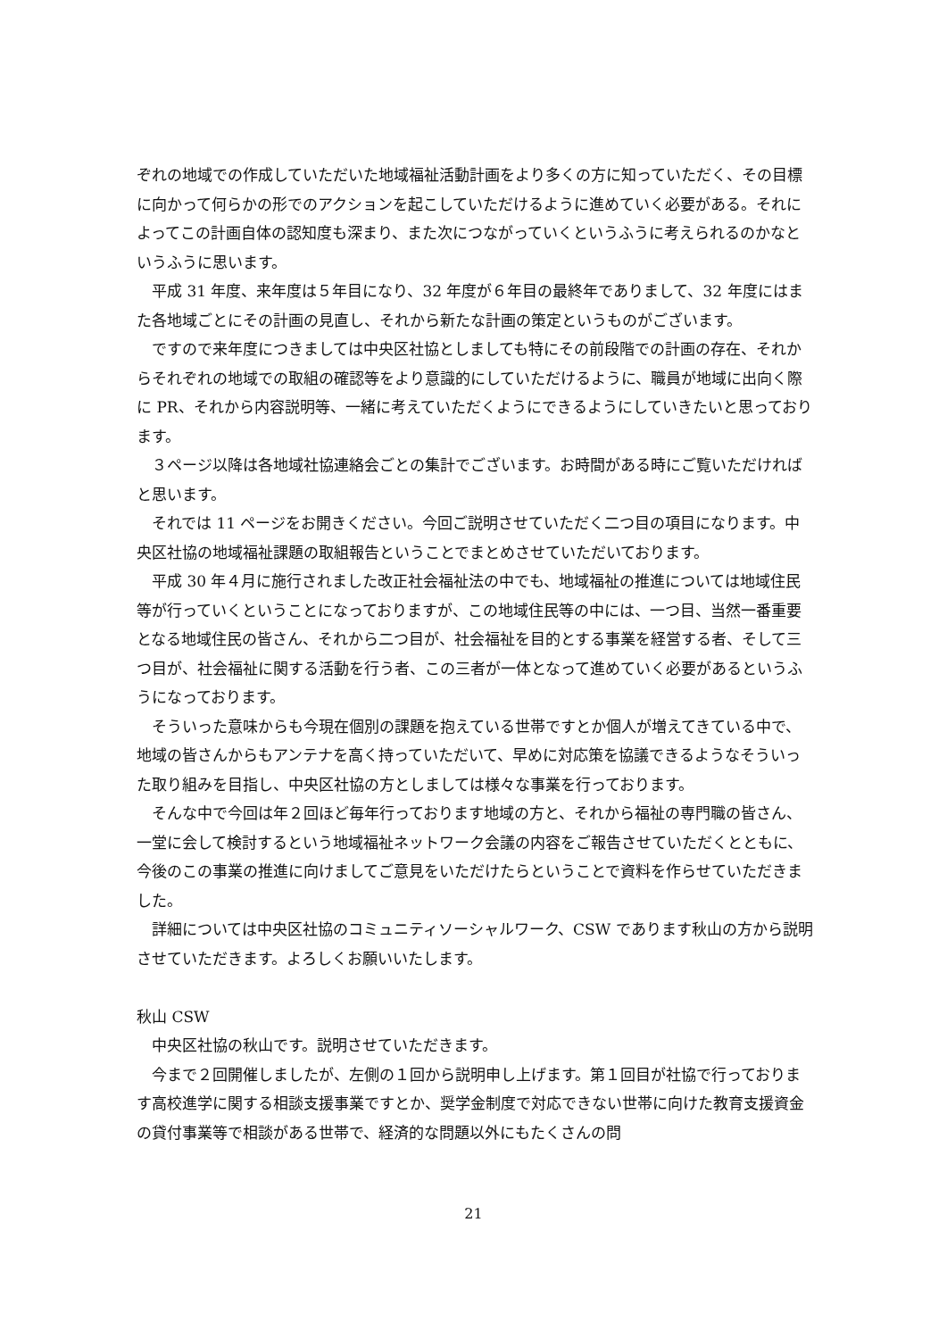ぞれの地域での作成していただいた地域福祉活動計画をより多くの方に知っていただく、その目標に向かって何らかの形でのアクションを起こしていただけるように進めていく必要がある。それによってこの計画自体の認知度も深まり、また次につながっていくというふうに考えられるのかなというふうに思います。
　平成 31 年度、来年度は５年目になり、32 年度が６年目の最終年でありまして、32 年度にはまた各地域ごとにその計画の見直し、それから新たな計画の策定というものがございます。
　ですので来年度につきましては中央区社協としましても特にその前段階での計画の存在、それからそれぞれの地域での取組の確認等をより意識的にしていただけるように、職員が地域に出向く際に PR、それから内容説明等、一緒に考えていただくようにできるようにしていきたいと思っております。
　３ページ以降は各地域社協連絡会ごとの集計でございます。お時間がある時にご覧いただければと思います。
　それでは 11 ページをお開きください。今回ご説明させていただく二つ目の項目になります。中央区社協の地域福祉課題の取組報告ということでまとめさせていただいております。
　平成 30 年４月に施行されました改正社会福祉法の中でも、地域福祉の推進については地域住民等が行っていくということになっておりますが、この地域住民等の中には、一つ目、当然一番重要となる地域住民の皆さん、それから二つ目が、社会福祉を目的とする事業を経営する者、そして三つ目が、社会福祉に関する活動を行う者、この三者が一体となって進めていく必要があるというふうになっております。
　そういった意味からも今現在個別の課題を抱えている世帯ですとか個人が増えてきている中で、地域の皆さんからもアンテナを高く持っていただいて、早めに対応策を協議できるようなそういった取り組みを目指し、中央区社協の方としましては様々な事業を行っております。
　そんな中で今回は年２回ほど毎年行っております地域の方と、それから福祉の専門職の皆さん、一堂に会して検討するという地域福祉ネットワーク会議の内容をご報告させていただくとともに、今後のこの事業の推進に向けましてご意見をいただけたらということで資料を作らせていただきました。
　詳細については中央区社協のコミュニティソーシャルワーク、CSW であります秋山の方から説明させていただきます。よろしくお願いいたします。
秋山 CSW
　中央区社協の秋山です。説明させていただきます。
　今まで２回開催しましたが、左側の１回から説明申し上げます。第１回目が社協で行っております高校進学に関する相談支援事業ですとか、奨学金制度で対応できない世帯に向けた教育支援資金の貸付事業等で相談がある世帯で、経済的な問題以外にもたくさんの問
21